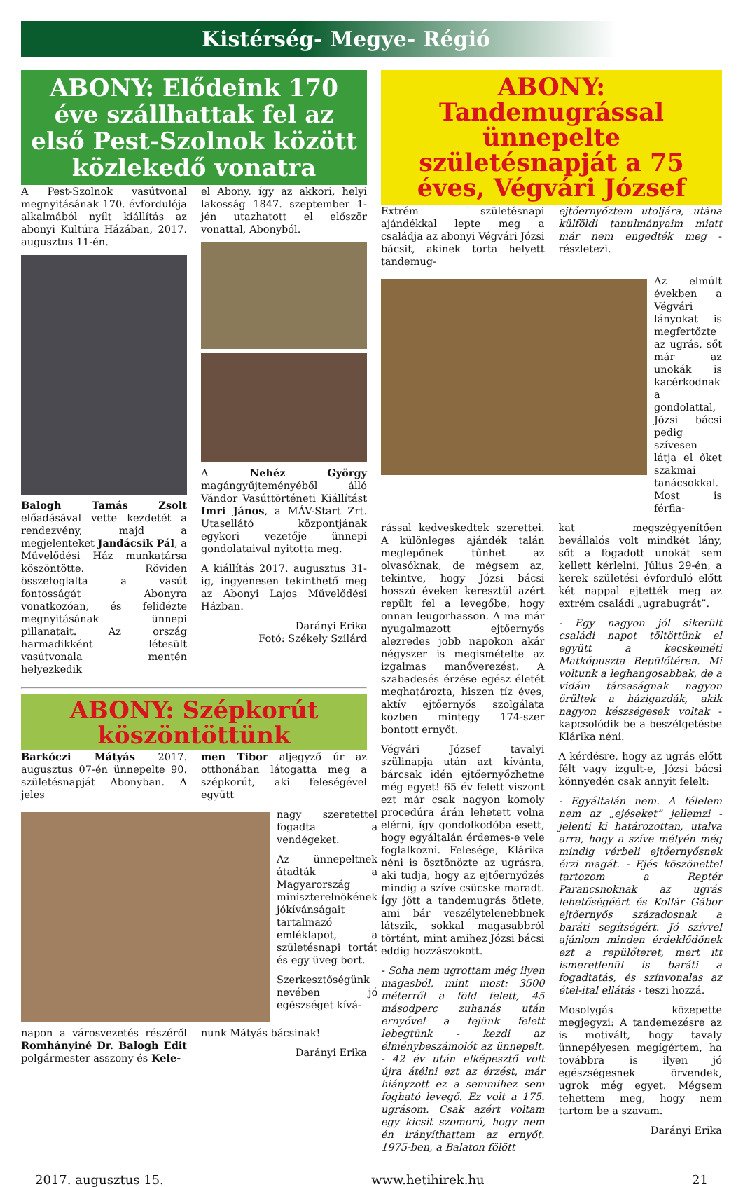Kistérség- Megye- Régió
ABONY: Elődeink 170 éve szállhattak fel az első Pest-Szolnok között közlekedő vonatra
A Pest-Szolnok vasútvonal megnyitásának 170. évfordulója alkalmából nyílt kiállítás az abonyi Kultúra Házában, 2017. augusztus 11-én.
Balogh Tamás Zsolt előadásával vette kezdetét a rendezvény, majd a megjelenteket Jandácsik Pál, a Művelődési Ház munkatársa köszöntötte. Röviden összefoglalta a vasút fontosságát Abonyra vonatkozóan, és felidézte megnyitásának ünnepi pillanatait. Az ország harmadikként létesült vasútvonala mentén helyezkedik
el Abony, így az akkori, helyi lakosság 1847. szeptember 1-jén utazhatott el először vonattal, Abonyból.
A Nehéz György magángyűjteményéből álló Vándor Vasúttörténeti Kiállítást Imri János, a MÁV-Start Zrt. Utasellátó központjának egykori vezetője ünnepi gondolataival nyitotta meg.
A kiállítás 2017. augusztus 31-ig, ingyenesen tekinthető meg az Abonyi Lajos Művelődési Házban.
Darányi Erika
Fotó: Székely Szilárd
ABONY: Szépkorút köszöntöttünk
Barkóczi Mátyás 2017. augusztus 07-én ünnepelte 90. születésnapját Abonyban. A jeles
men Tibor aljegyző úr az otthonában látogatta meg a szépkorút, aki feleségével együtt
nagy szeretettel fogadta a vendégeket.
Az ünnepeltnek átadták a Magyarország miniszterelnökének jókívánságait tartalmazó emléklapot, a születésnapi tortát és egy üveg bort.
Szerkesztőségünk nevében jó egészséget kívá-
napon a városvezetés részéről Romhányiné Dr. Balogh Edit polgármester asszony és Kele-
nunk Mátyás bácsinak!
Darányi Erika
ABONY: Tandemugrással ünnepelte születésnapját a 75 éves, Végvári József
Extrém születésnapi ajándékkal lepte meg a családja az abonyi Végvári Józsi bácsit, akinek torta helyett tandemug-
ejtőernyőztem utoljára, utána külföldi tanulmányaim miatt már nem engedték meg - részletezi.
Az elmúlt években a Végvári lányokat is megfertőzte az ugrás, sőt már az unokák is kacérkodnak a gondolattal, Józsi bácsi pedig szívesen látja el őket szakmai tanácsokkal. Most is férfia-
rással kedveskedtek szerettei. A különleges ajándék talán meglepőnek tűnhet az olvasóknak, de mégsem az, tekintve, hogy Józsi bácsi hosszú éveken keresztül azért repült fel a levegőbe, hogy onnan leugorhasson. A ma már nyugalmazott ejtőernyős alezredes jobb napokon akár négyszer is megismételte az izgalmas manőverezést. A szabadesés érzése egész életét meghatározta, hiszen tíz éves, aktív ejtőernyős szolgálata közben mintegy 174-szer bontott ernyőt.
Végvári József tavalyi szülinapja után azt kívánta, bárcsak idén ejtőernyőzhetne még egyet! 65 év felett viszont ezt már csak nagyon komoly procedúra árán lehetett volna elérni, így gondolkodóba esett, hogy egyáltalán érdemes-e vele foglalkozni. Felesége, Klárika néni is ösztönözte az ugrásra, aki tudja, hogy az ejtőernyőzés mindig a szíve csücske maradt. Így jött a tandemugrás ötlete, ami bár veszélytelenebbnek látszik, sokkal magasabbról történt, mint amihez Józsi bácsi eddig hozzászokott.
- Soha nem ugrottam még ilyen magasból, mint most: 3500 méterről a föld felett, 45 másodperc zuhanás után ernyővel a fejünk felett lebegtünk - kezdi az élménybeszámolót az ünnepelt. - 42 év után elképesztő volt újra átélni ezt az érzést, már hiányzott ez a semmihez sem fogható levegő. Ez volt a 175. ugrásom. Csak azért voltam egy kicsit szomorú, hogy nem én irányíthattam az ernyőt. 1975-ben, a Balaton fölött
kat megszégyenítően bevállalós volt mindkét lány, sőt a fogadott unokát sem kellett kérlelni. Július 29-én, a kerek születési évforduló előtt két nappal ejtették meg az extrém családi „ugrabugrát”.
- Egy nagyon jól sikerült családi napot töltöttünk el együtt a kecskeméti Matkópuszta Repülőtéren. Mi voltunk a leghangosabbak, de a vidám társaságnak nagyon örültek a házigazdák, akik nagyon készségesek voltak - kapcsolódik be a beszélgetésbe Klárika néni.
A kérdésre, hogy az ugrás előtt félt vagy izgult-e, Józsi bácsi könnyedén csak annyit felelt:
- Egyáltalán nem. A félelem nem az „ejéseket” jellemzi - jelenti ki határozottan, utalva arra, hogy a szíve mélyén még mindig vérbeli ejtőernyősnek érzi magát. - Ejés köszönettel tartozom a Reptér Parancsnoknak az ugrás lehetőségéért és Kollár Gábor ejtőernyős századosnak a baráti segítségért. Jó szívvel ajánlom minden érdeklődőnek ezt a repülőteret, mert itt ismeretlenül is baráti a fogadtatás, és színvonalas az étel-ital ellátás - teszi hozzá.
Mosolygás közepette megjegyzi: A tandemezésre az is motivált, hogy tavaly ünnepélyesen megígértem, ha továbbra is ilyen jó egészségesnek örvendek, ugrok még egyet. Mégsem tehettem meg, hogy nem tartom be a szavam.
Darányi Erika
2017. augusztus 15. www.hetihirek.hu 21